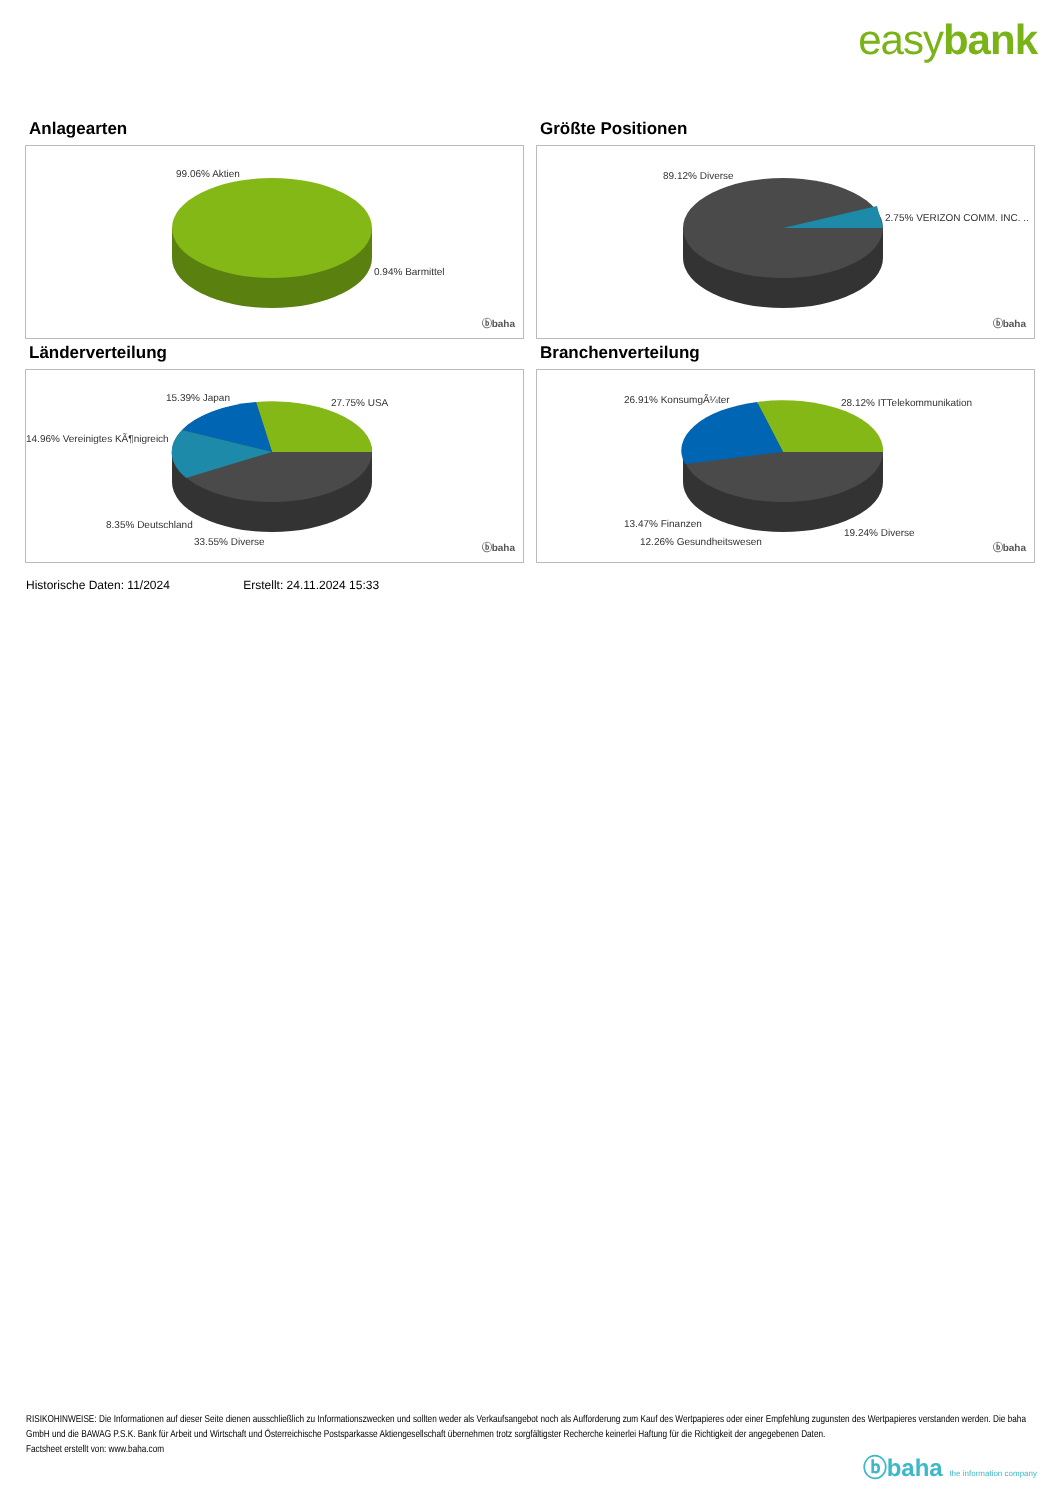easybank
Anlagearten
99.06% Aktien
0.94% Barmittel
ⓑbaha
Größte Positionen
89.12% Diverse
2.75% VERIZON COMM. INC. ..
ⓑbaha
Länderverteilung
15.39% Japan 27.75% USA
14.96% Vereinigtes KÃ¶nigreich
8.35% Deutschland
33.55% Diverse
ⓑbaha
Branchenverteilung
26.91% KonsumgÃ¼ter 28.12% ITTelekommunikation
13.47% Finanzen
19.24% Diverse
12.26% Gesundheitswesen
ⓑbaha
Historische Daten: 11/2024 Erstellt: 24.11.2024 15:33
RISIKOHINWEISE: Die Informationen auf dieser Seite dienen ausschließlich zu Informationszwecken und sollten weder als Verkaufsangebot noch als Aufforderung zum Kauf des Wertpapieres oder einer Empfehlung zugunsten des Wertpapieres verstanden werden. Die baha GmbH und die BAWAG P.S.K. Bank für Arbeit und Wirtschaft und Österreichische Postsparkasse Aktiengesellschaft übernehmen trotz sorgfältigster Recherche keinerlei Haftung für die Richtigkeit der angegebenen Daten.
Factsheet erstellt von: www.baha.com
ⓑbaha the information company